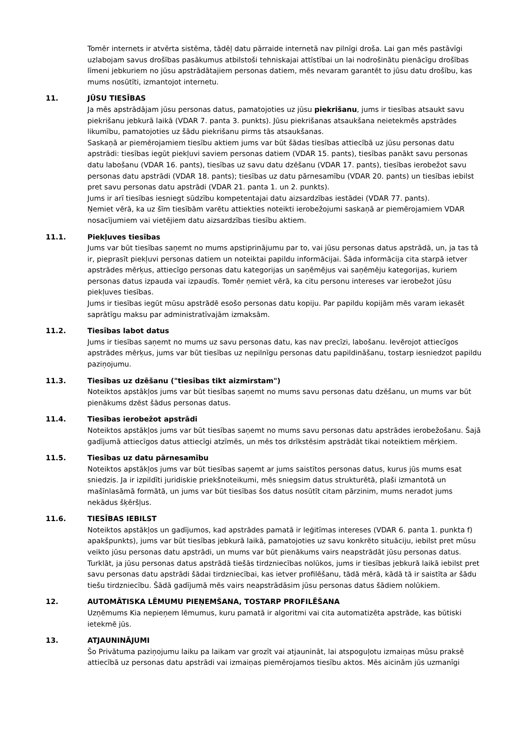Tomēr internets ir atvērta sistēma, tādēļ datu pārraide internetā nav pilnīgi droša. Lai gan mēs pastāvīgi uzlabojam savus drošības pasākumus atbilstoši tehniskajai attīstībai un lai nodrošinātu pienācīgu drošības līmeni jebkuriem no jūsu apstrādātajiem personas datiem, mēs nevaram garantēt to jūsu datu drošību, kas mums nosūtīti, izmantojot internetu.
11. JŪSU TIESĪBAS
Ja mēs apstrādājam jūsu personas datus, pamatojoties uz jūsu piekrišanu, jums ir tiesības atsaukt savu piekrišanu jebkurā laikā (VDAR 7. panta 3. punkts). Jūsu piekrišanas atsaukšana neietekmēs apstrādes likumību, pamatojoties uz šādu piekrišanu pirms tās atsaukšanas.
Saskaņā ar piemērojamiem tiesību aktiem jums var būt šādas tiesības attiecībā uz jūsu personas datu apstrādi: tiesības iegūt piekļuvi saviem personas datiem (VDAR 15. pants), tiesības panākt savu personas datu labošanu (VDAR 16. pants), tiesības uz savu datu dzēšanu (VDAR 17. pants), tiesības ierobežot savu personas datu apstrādi (VDAR 18. pants); tiesības uz datu pārnesamību (VDAR 20. pants) un tiesības iebilst pret savu personas datu apstrādi (VDAR 21. panta 1. un 2. punkts).
Jums ir arī tiesības iesniegt sūdzību kompetentajai datu aizsardzības iestādei (VDAR 77. pants).
Ņemiet vērā, ka uz šīm tiesībām varētu attiekties noteikti ierobežojumi saskaņā ar piemērojamiem VDAR nosacījumiem vai vietējiem datu aizsardzības tiesību aktiem.
11.1. Piekļuves tiesības
Jums var būt tiesības saņemt no mums apstiprinājumu par to, vai jūsu personas datus apstrādā, un, ja tas tā ir, pieprasīt piekļuvi personas datiem un noteiktai papildu informācijai. Šāda informācija cita starpā ietver apstrādes mērķus, attiecīgo personas datu kategorijas un saņēmējus vai saņēmēju kategorijas, kuriem personas datus izpauda vai izpaudīs. Tomēr ņemiet vērā, ka citu personu intereses var ierobežot jūsu piekļuves tiesības.
Jums ir tiesības iegūt mūsu apstrādē esošo personas datu kopiju. Par papildu kopijām mēs varam iekasēt saprātīgu maksu par administratīvajām izmaksām.
11.2. Tiesības labot datus
Jums ir tiesības saņemt no mums uz savu personas datu, kas nav precīzi, labošanu. Ievērojot attiecīgos apstrādes mērķus, jums var būt tiesības uz nepilnīgu personas datu papildināšanu, tostarp iesniedzot papildu paziņojumu.
11.3. Tiesības uz dzēšanu ("tiesības tikt aizmirstam")
Noteiktos apstākļos jums var būt tiesības saņemt no mums savu personas datu dzēšanu, un mums var būt pienākums dzēst šādus personas datus.
11.4. Tiesības ierobežot apstrādi
Noteiktos apstākļos jums var būt tiesības saņemt no mums savu personas datu apstrādes ierobežošanu. Šajā gadījumā attiecīgos datus attiecīgi atzīmēs, un mēs tos drīkstēsim apstrādāt tikai noteiktiem mērķiem.
11.5. Tiesības uz datu pārnesamību
Noteiktos apstākļos jums var būt tiesības saņemt ar jums saistītos personas datus, kurus jūs mums esat sniedzis. Ja ir izpildīti juridiskie priekšnoteikumi, mēs sniegsim datus strukturētā, plaši izmantotā un mašīnlasāmā formātā, un jums var būt tiesības šos datus nosūtīt citam pārzinim, mums neradot jums nekādus šķēršļus.
11.6. TIESĪBAS IEBILST
Noteiktos apstākļos un gadījumos, kad apstrādes pamatā ir leģitīmas intereses (VDAR 6. panta 1. punkta f) apakšpunkts), jums var būt tiesības jebkurā laikā, pamatojoties uz savu konkrēto situāciju, iebilst pret mūsu veikto jūsu personas datu apstrādi, un mums var būt pienākums vairs neapstrādāt jūsu personas datus.
Turklāt, ja jūsu personas datus apstrādā tiešās tirdzniecības nolūkos, jums ir tiesības jebkurā laikā iebilst pret savu personas datu apstrādi šādai tirdzniecībai, kas ietver profilēšanu, tādā mērā, kādā tā ir saistīta ar šādu tiešu tirdzniecību. Šādā gadījumā mēs vairs neapstrādāsim jūsu personas datus šādiem nolūkiem.
12. AUTOMĀTISKA LĒMUMU PIEŅEMŠANA, TOSTARP PROFILĒŠANA
Uzņēmums Kia nepieņem lēmumus, kuru pamatā ir algoritmi vai cita automatizēta apstrāde, kas būtiski ietekmē jūs.
13. ATJAUNINĀJUMI
Šo Privātuma paziņojumu laiku pa laikam var grozīt vai atjaunināt, lai atspoguļotu izmaiņas mūsu praksē attiecībā uz personas datu apstrādi vai izmaiņas piemērojamos tiesību aktos. Mēs aicinām jūs uzmanīgi